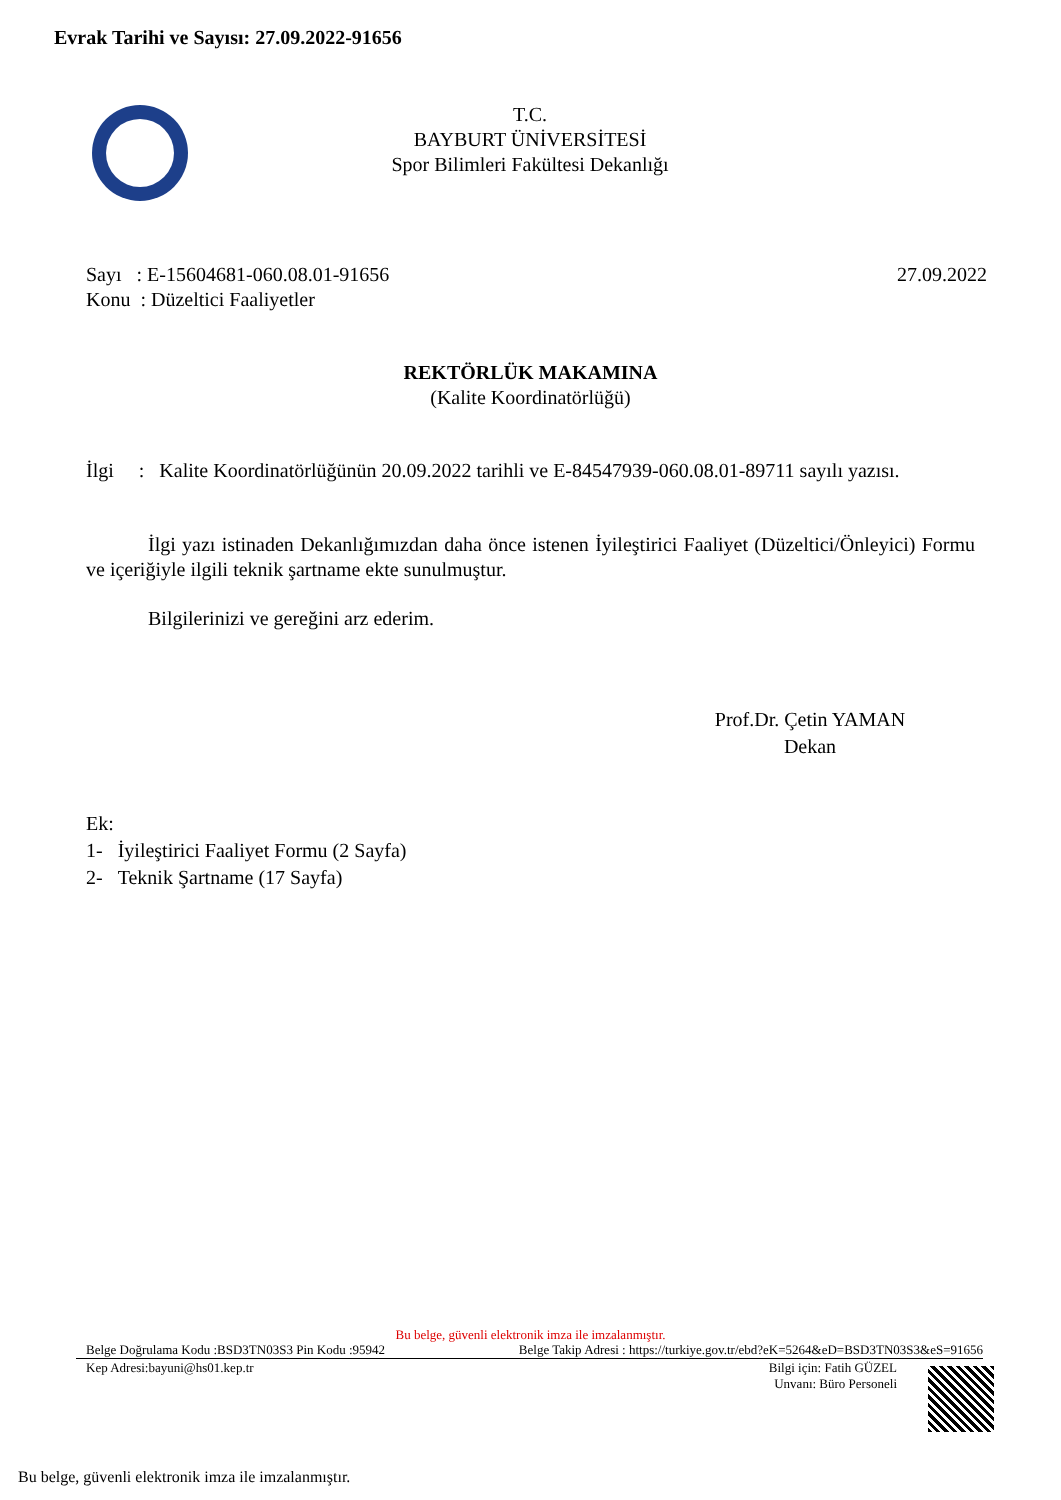Evrak Tarihi ve Sayısı: 27.09.2022-91656
T.C.
BAYBURT ÜNİVERSİTESİ
Spor Bilimleri Fakültesi Dekanlığı
27.09.2022 Sayı : E-15604681-060.08.01-91656
Konu : Düzeltici Faaliyetler
REKTÖRLÜK MAKAMINA
(Kalite Koordinatörlüğü)
İlgi : Kalite Koordinatörlüğünün 20.09.2022 tarihli ve E-84547939-060.08.01-89711 sayılı yazısı.
İlgi yazı istinaden Dekanlığımızdan daha önce istenen İyileştirici Faaliyet (Düzeltici/Önleyici) Formu ve içeriğiyle ilgili teknik şartname ekte sunulmuştur.
Bilgilerinizi ve gereğini arz ederim.
Prof.Dr. Çetin YAMAN
Dekan
Ek:
1- İyileştirici Faaliyet Formu (2 Sayfa)
2- Teknik Şartname (17 Sayfa)
Bu belge, güvenli elektronik imza ile imzalanmıştır.
Belge Takip Adresi : https://turkiye.gov.tr/ebd?eK=5264&eD=BSD3TN03S3&eS=91656 Belge Doğrulama Kodu :BSD3TN03S3 Pin Kodu :95942
Bilgi için: Fatih GÜZEL
Unvanı: Büro Personeli Kep Adresi:bayuni@hs01.kep.tr
Bu belge, güvenli elektronik imza ile imzalanmıştır.